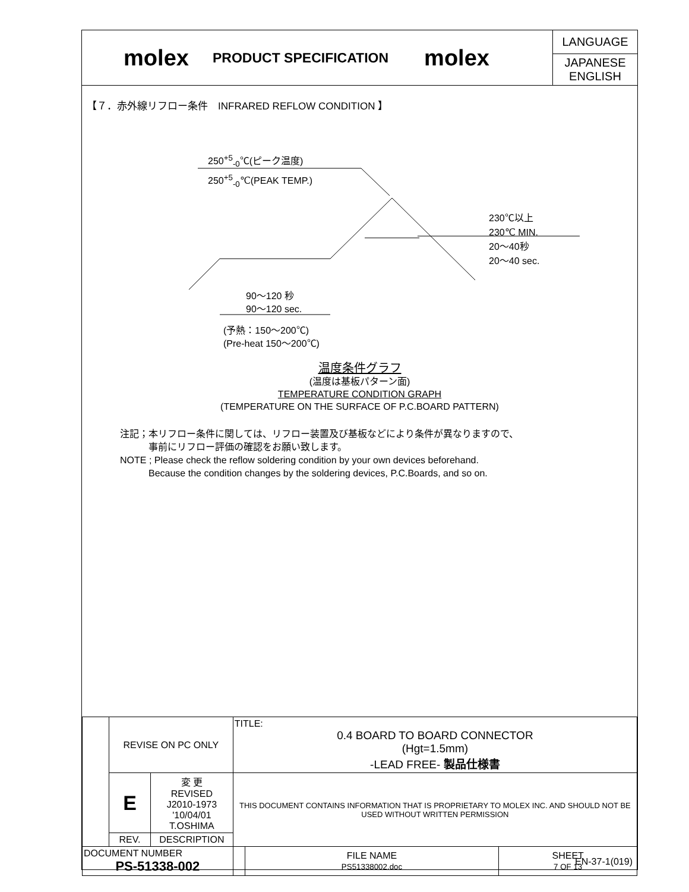molex
PRODUCT SPECIFICATION
molex
LANGUAGE
JAPANESE
ENGLISH
【７．赤外線リフロー条件　INFRARED REFLOW CONDITION 】
250<sup>+5</sup><sub>-0</sub>℃(ピーク温度)
250<sup>+5</sup><sub>-0</sub>℃(PEAK TEMP.)
230℃以上
230℃ MIN.
20〜40秒
20〜40 sec.
90〜120 秒
90〜120 sec.
(予熱：150〜200℃)
(Pre-heat 150〜200℃)
温度条件グラフ
(温度は基板パターン面)
TEMPERATURE CONDITION GRAPH
(TEMPERATURE ON THE SURFACE OF P.C.BOARD PATTERN)
注記；本リフロー条件に関しては、リフロー装置及び基板などにより条件が異なりますので、
　　　事前にリフロー評価の確認をお願い致します。
NOTE ; Please check the reflow soldering condition by your own devices beforehand.
　　　Because the condition changes by the soldering devices, P.C.Boards, and so on.
| | REVISE ON PC ONLY | | TITLE: 0.4 BOARD TO BOARD CONNECTOR (Hgt=1.5mm) -LEAD FREE- 製品仕様書 | | |
| | E | 変 更 REVISED J2010-1973 '10/04/01 T.OSHIMA | THIS DOCUMENT CONTAINS INFORMATION THAT IS PROPRIETARY TO MOLEX INC. AND SHOULD NOT BE USED WITHOUT WRITTEN PERMISSION | | |
| | REV. | DESCRIPTION | | | |
| DOCUMENT NUMBER PS-51338-002 | | | | FILE NAME PS51338002.doc | SHEET 7 OF 13 |
EN-37-1(019)